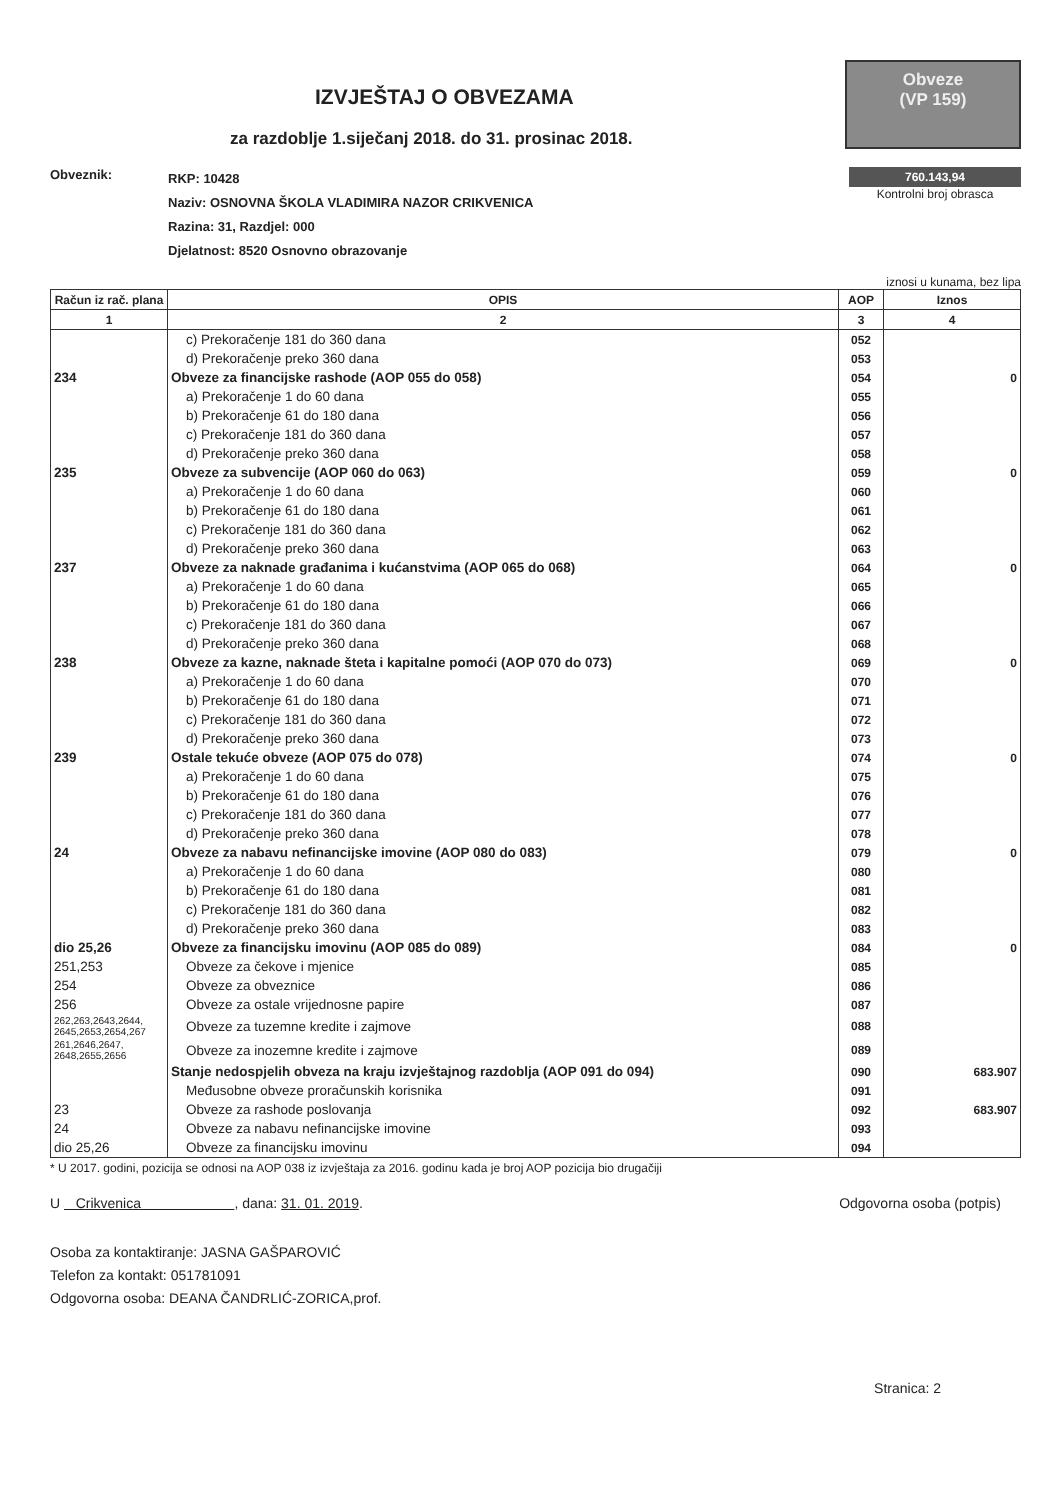IZVJEŠTAJ O OBVEZAMA
za razdoblje 1.siječanj 2018. do 31. prosinac 2018.
Obveze
(VP 159)
Obveznik:
RKP: 10428
Naziv: OSNOVNA ŠKOLA VLADIMIRA NAZOR CRIKVENICA
Razina: 31, Razdjel: 000
Djelatnost: 8520 Osnovno obrazovanje
760.143,94
Kontrolni broj obrasca
iznosi u kunama, bez lipa
| Račun iz rač. plana | OPIS | AOP | Iznos |
| --- | --- | --- | --- |
| 1 | 2 | 3 | 4 |
| | c) Prekoračenje 181 do 360 dana | 052 | |
| | d) Prekoračenje preko 360 dana | 053 | |
| 234 | Obveze za financijske rashode (AOP 055 do 058) | 054 | 0 |
| | a) Prekoračenje 1 do 60 dana | 055 | |
| | b) Prekoračenje 61 do 180 dana | 056 | |
| | c) Prekoračenje 181 do 360 dana | 057 | |
| | d) Prekoračenje preko 360 dana | 058 | |
| 235 | Obveze za subvencije (AOP 060 do 063) | 059 | 0 |
| | a) Prekoračenje 1 do 60 dana | 060 | |
| | b) Prekoračenje 61 do 180 dana | 061 | |
| | c) Prekoračenje 181 do 360 dana | 062 | |
| | d) Prekoračenje preko 360 dana | 063 | |
| 237 | Obveze za naknade građanima i kućanstvima (AOP 065 do 068) | 064 | 0 |
| | a) Prekoračenje 1 do 60 dana | 065 | |
| | b) Prekoračenje 61 do 180 dana | 066 | |
| | c) Prekoračenje 181 do 360 dana | 067 | |
| | d) Prekoračenje preko 360 dana | 068 | |
| 238 | Obveze za kazne, naknade šteta i kapitalne pomoći (AOP 070 do 073) | 069 | 0 |
| | a) Prekoračenje 1 do 60 dana | 070 | |
| | b) Prekoračenje 61 do 180 dana | 071 | |
| | c) Prekoračenje 181 do 360 dana | 072 | |
| | d) Prekoračenje preko 360 dana | 073 | |
| 239 | Ostale tekuće obveze (AOP 075 do 078) | 074 | 0 |
| | a) Prekoračenje 1 do 60 dana | 075 | |
| | b) Prekoračenje 61 do 180 dana | 076 | |
| | c) Prekoračenje 181 do 360 dana | 077 | |
| | d) Prekoračenje preko 360 dana | 078 | |
| 24 | Obveze za nabavu nefinancijske imovine (AOP 080 do 083) | 079 | 0 |
| | a) Prekoračenje 1 do 60 dana | 080 | |
| | b) Prekoračenje 61 do 180 dana | 081 | |
| | c) Prekoračenje 181 do 360 dana | 082 | |
| | d) Prekoračenje preko 360 dana | 083 | |
| dio 25,26 | Obveze za financijsku imovinu (AOP 085 do 089) | 084 | 0 |
| 251,253 | Obveze za čekove i mjenice | 085 | |
| 254 | Obveze za obveznice | 086 | |
| 256 | Obveze za ostale vrijednosne papire | 087 | |
| 262,263,2643,2644, 2645,2653,2654,267 | Obveze za tuzemne kredite i zajmove | 088 | |
| 261,2646,2647, 2648,2655,2656 | Obveze za inozemne kredite i zajmove | 089 | |
| | Stanje nedospjelih obveza na kraju izvještajnog razdoblja (AOP 091 do 094) | 090 | 683.907 |
| | Međusobne obveze proračunskih korisnika | 091 | |
| 23 | Obveze za rashode poslovanja | 092 | 683.907 |
| 24 | Obveze za nabavu nefinancijske imovine | 093 | |
| dio 25,26 | Obveze za financijsku imovinu | 094 | |
* U 2017. godini, pozicija se odnosi na AOP 038 iz izvještaja za 2016. godinu kada je broj AOP pozicija bio drugačiji
U Crikvenica , dana: 31. 01. 2019.
Odgovorna osoba (potpis)
Osoba za kontaktiranje: JASNA GAŠPAROVIĆ
Telefon za kontakt: 051781091
Odgovorna osoba: DEANA ČANDRLIĆ-ZORICA,prof.
Stranica: 2